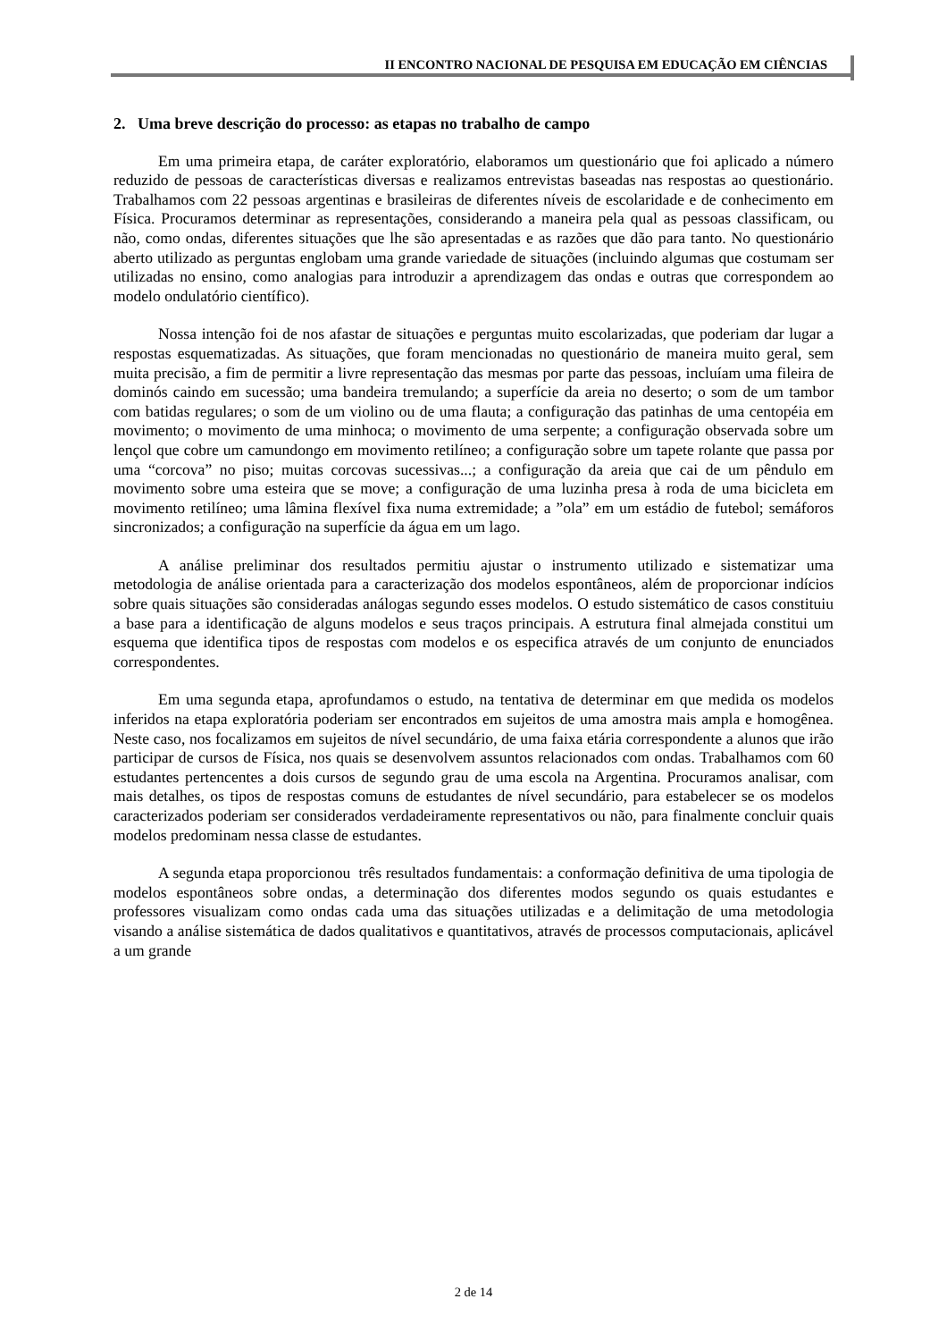II ENCONTRO NACIONAL DE PESQUISA EM EDUCAÇÃO EM CIÊNCIAS
2. Uma breve descrição do processo: as etapas no trabalho de campo
Em uma primeira etapa, de caráter exploratório, elaboramos um questionário que foi aplicado a número reduzido de pessoas de características diversas e realizamos entrevistas baseadas nas respostas ao questionário. Trabalhamos com 22 pessoas argentinas e brasileiras de diferentes níveis de escolaridade e de conhecimento em Física. Procuramos determinar as representações, considerando a maneira pela qual as pessoas classificam, ou não, como ondas, diferentes situações que lhe são apresentadas e as razões que dão para tanto. No questionário aberto utilizado as perguntas englobam uma grande variedade de situações (incluindo algumas que costumam ser utilizadas no ensino, como analogias para introduzir a aprendizagem das ondas e outras que correspondem ao modelo ondulatório científico).
Nossa intenção foi de nos afastar de situações e perguntas muito escolarizadas, que poderiam dar lugar a respostas esquematizadas. As situações, que foram mencionadas no questionário de maneira muito geral, sem muita precisão, a fim de permitir a livre representação das mesmas por parte das pessoas, incluíam uma fileira de dominós caindo em sucessão; uma bandeira tremulando; a superfície da areia no deserto; o som de um tambor com batidas regulares; o som de um violino ou de uma flauta; a configuração das patinhas de uma centopéia em movimento; o movimento de uma minhoca; o movimento de uma serpente; a configuração observada sobre um lençol que cobre um camundongo em movimento retilíneo; a configuração sobre um tapete rolante que passa por uma “corcova” no piso; muitas corcovas sucessivas...; a configuração da areia que cai de um pêndulo em movimento sobre uma esteira que se move; a configuração de uma luzinha presa à roda de uma bicicleta em movimento retilíneo; uma lâmina flexível fixa numa extremidade; a ”ola” em um estádio de futebol; semáforos sincronizados; a configuração na superfície da água em um lago.
A análise preliminar dos resultados permitiu ajustar o instrumento utilizado e sistematizar uma metodologia de análise orientada para a caracterização dos modelos espontâneos, além de proporcionar indícios sobre quais situações são consideradas análogas segundo esses modelos. O estudo sistemático de casos constituiu a base para a identificação de alguns modelos e seus traços principais. A estrutura final almejada constitui um esquema que identifica tipos de respostas com modelos e os especifica através de um conjunto de enunciados correspondentes.
Em uma segunda etapa, aprofundamos o estudo, na tentativa de determinar em que medida os modelos inferidos na etapa exploratória poderiam ser encontrados em sujeitos de uma amostra mais ampla e homogênea. Neste caso, nos focalizamos em sujeitos de nível secundário, de uma faixa etária correspondente a alunos que irão participar de cursos de Física, nos quais se desenvolvem assuntos relacionados com ondas. Trabalhamos com 60 estudantes pertencentes a dois cursos de segundo grau de uma escola na Argentina. Procuramos analisar, com mais detalhes, os tipos de respostas comuns de estudantes de nível secundário, para estabelecer se os modelos caracterizados poderiam ser considerados verdadeiramente representativos ou não, para finalmente concluir quais modelos predominam nessa classe de estudantes.
A segunda etapa proporcionou três resultados fundamentais: a conformação definitiva de uma tipologia de modelos espontâneos sobre ondas, a determinação dos diferentes modos segundo os quais estudantes e professores visualizam como ondas cada uma das situações utilizadas e a delimitação de uma metodologia visando a análise sistemática de dados qualitativos e quantitativos, através de processos computacionais, aplicável a um grande
2 de 14